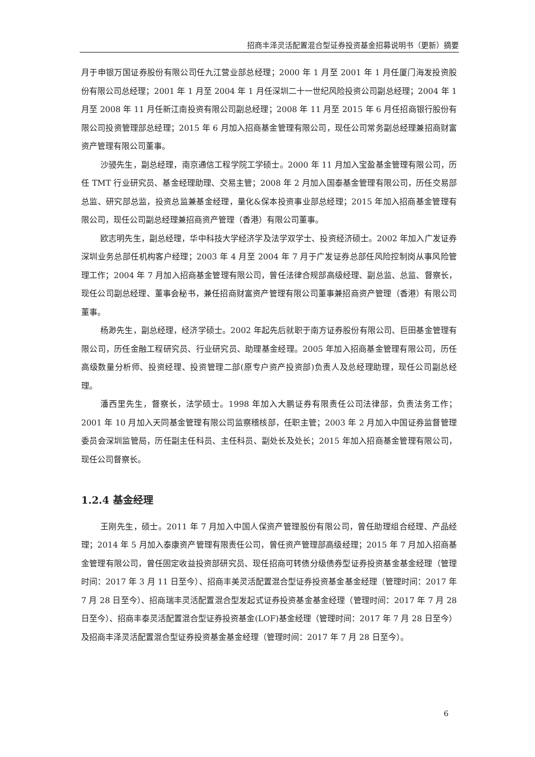招商丰泽灵活配置混合型证券投资基金招募说明书（更新）摘要
月于申银万国证券股份有限公司任九江营业部总经理；2000 年 1 月至 2001 年 1 月任厦门海发投资股份有限公司总经理；2001 年 1 月至 2004 年 1 月任深圳二十一世纪风险投资公司副总经理；2004 年 1 月至 2008 年 11 月任新江南投资有限公司副总经理；2008 年 11 月至 2015 年 6 月任招商银行股份有限公司投资管理部总经理；2015 年 6 月加入招商基金管理有限公司，现任公司常务副总经理兼招商财富资产管理有限公司董事。
沙骎先生，副总经理，南京通信工程学院工学硕士。2000 年 11 月加入宝盈基金管理有限公司，历任 TMT 行业研究员、基金经理助理、交易主管；2008 年 2 月加入国泰基金管理有限公司，历任交易部总监、研究部总监，投资总监兼基金经理，量化&保本投资事业部总经理；2015 年加入招商基金管理有限公司，现任公司副总经理兼招商资产管理（香港）有限公司董事。
欧志明先生，副总经理，华中科技大学经济学及法学双学士、投资经济硕士。2002 年加入广发证券深圳业务总部任机构客户经理；2003 年 4 月至 2004 年 7 月于广发证券总部任风险控制岗从事风险管理工作；2004 年 7 月加入招商基金管理有限公司，曾任法律合规部高级经理、副总监、总监、督察长，现任公司副总经理、董事会秘书，兼任招商财富资产管理有限公司董事兼招商资产管理（香港）有限公司董事。
杨渺先生，副总经理，经济学硕士。2002 年起先后就职于南方证券股份有限公司、巨田基金管理有限公司，历任金融工程研究员、行业研究员、助理基金经理。2005 年加入招商基金管理有限公司，历任高级数量分析师、投资经理、投资管理二部(原专户资产投资部)负责人及总经理助理，现任公司副总经理。
潘西里先生，督察长，法学硕士。1998 年加入大鹏证券有限责任公司法律部，负责法务工作；2001 年 10 月加入天同基金管理有限公司监察稽核部，任职主管；2003 年 2 月加入中国证券监督管理委员会深圳监管局，历任副主任科员、主任科员、副处长及处长；2015 年加入招商基金管理有限公司，现任公司督察长。
1.2.4 基金经理
王刚先生，硕士。2011 年 7 月加入中国人保资产管理股份有限公司，曾任助理组合经理、产品经理；2014 年 5 月加入泰康资产管理有限责任公司，曾任资产管理部高级经理；2015 年 7 月加入招商基金管理有限公司，曾任固定收益投资部研究员、现任招商可转债分级债券型证券投资基金基金经理（管理时间：2017 年 3 月 11 日至今）、招商丰美灵活配置混合型证券投资基金基金经理（管理时间：2017 年 7 月 28 日至今）、招商瑞丰灵活配置混合型发起式证券投资基金基金经理（管理时间：2017 年 7 月 28 日至今）、招商丰泰灵活配置混合型证券投资基金(LOF)基金经理（管理时间：2017 年 7 月 28 日至今）及招商丰泽灵活配置混合型证券投资基金基金经理（管理时间：2017 年 7 月 28 日至今）。
6